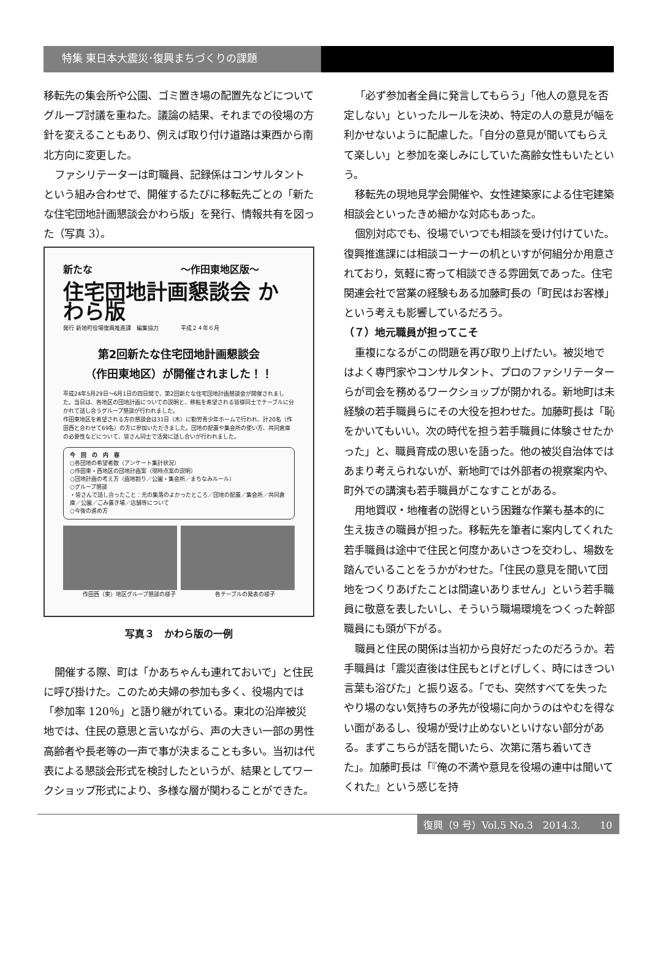特集 東日本大震災･復興まちづくりの課題
移転先の集会所や公園、ゴミ置き場の配置先などについてグループ討議を重ねた。議論の結果、それまでの役場の方針を変えることもあり、例えば取り付け道路は東西から南北方向に変更した。
ファシリテーターは町職員、記録係はコンサルタントという組み合わせで、開催するたびに移転先ごとの「新たな住宅団地計画懇談会かわら版」を発行、情報共有を図った（写真 3）。
新たな　　　　　　　　　～作田東地区版～
住宅団地計画懇談会 かわら版
発行 新地町役場復興推進課　編集協力　　　　平成２４年６月
第2回新たな住宅団地計画懇談会
（作田東地区）が開催されました！！
平成24年5月29日～6月1日の四日間で、第2回新たな住宅団地計画懇談会が開催されました。当日は、各地区の団地計画についての説明と、移転を希望される皆様同士でテーブルに分かれて話し合うグループ懇談が行われました。
作田東地区を希望される方の懇談会は31日（木）に勤労青少年ホームで行われ、計20名（作田西と合わせて69名）の方に参加いただきました。団地の配置や集会所の使い方、共同倉庫の必要性などについて、皆さん同士で活発に話し合いが行われました。
今　回　の　内　容
○各団地の希望者数（アンケート集計状況）
○作田東・西地区の団地計画案（現時点案の説明）
○団地計画の考え方（画地割り／公園・集会所／まちなみルール）
○グループ懇談
・皆さんで話し合ったこと：元の集落のよかったところ／団地の配置／集会所／共同倉庫／公園／ごみ置き場／店舗等について
○今後の進め方
作田西（東）地区グループ懇談の様子 各テーブルの発表の様子
写真３　かわら版の一例
開催する際、町は「かあちゃんも連れておいで」と住民に呼び掛けた。このため夫婦の参加も多く、役場内では「参加率 120％」と語り継がれている。東北の沿岸被災地では、住民の意思と言いながら、声の大きい一部の男性高齢者や長老等の一声で事が決まることも多い。当初は代表による懇談会形式を検討したというが、結果としてワークショップ形式により、多様な層が関わることができた。
「必ず参加者全員に発言してもらう」「他人の意見を否定しない」といったルールを決め、特定の人の意見が幅を利かせないように配慮した。「自分の意見が聞いてもらえて楽しい」と参加を楽しみにしていた高齢女性もいたという。
移転先の現地見学会開催や、女性建築家による住宅建築相談会といったきめ細かな対応もあった。
個別対応でも、役場でいつでも相談を受け付けていた。復興推進課には相談コーナーの机といすが何組分か用意されており，気軽に寄って相談できる雰囲気であった。住宅関連会社で営業の経験もある加藤町長の「町民はお客様」という考えも影響しているだろう。
（７）地元職員が担ってこそ
重複になるがこの問題を再び取り上げたい。被災地ではよく専門家やコンサルタント、プロのファシリテーターらが司会を務めるワークショップが開かれる。新地町は未経験の若手職員らにその大役を担わせた。加藤町長は「恥をかいてもいい。次の時代を担う若手職員に体験させたかった」と、職員育成の思いを語った。他の被災自治体ではあまり考えられないが、新地町では外部者の視察案内や、町外での講演も若手職員がこなすことがある。
用地買収・地権者の説得という困難な作業も基本的に生え抜きの職員が担った。移転先を筆者に案内してくれた若手職員は途中で住民と何度かあいさつを交わし、場数を踏んでいることをうかがわせた。「住民の意見を聞いて団地をつくりあげたことは間違いありません」という若手職員に敬意を表したいし、そういう職場環境をつくった幹部職員にも頭が下がる。
職員と住民の関係は当初から良好だったのだろうか。若手職員は「震災直後は住民もとげとげしく、時にはきつい言葉も浴びた」と振り返る。「でも、突然すべてを失ったやり場のない気持ちの矛先が役場に向かうのはやむを得ない面があるし、役場が受け止めないといけない部分がある。まずこちらが話を聞いたら、次第に落ち着いてきた」。加藤町長は「『俺の不満や意見を役場の連中は聞いてくれた』という感じを持
復興（9 号）Vol.5 No.3　2014.3.　　10